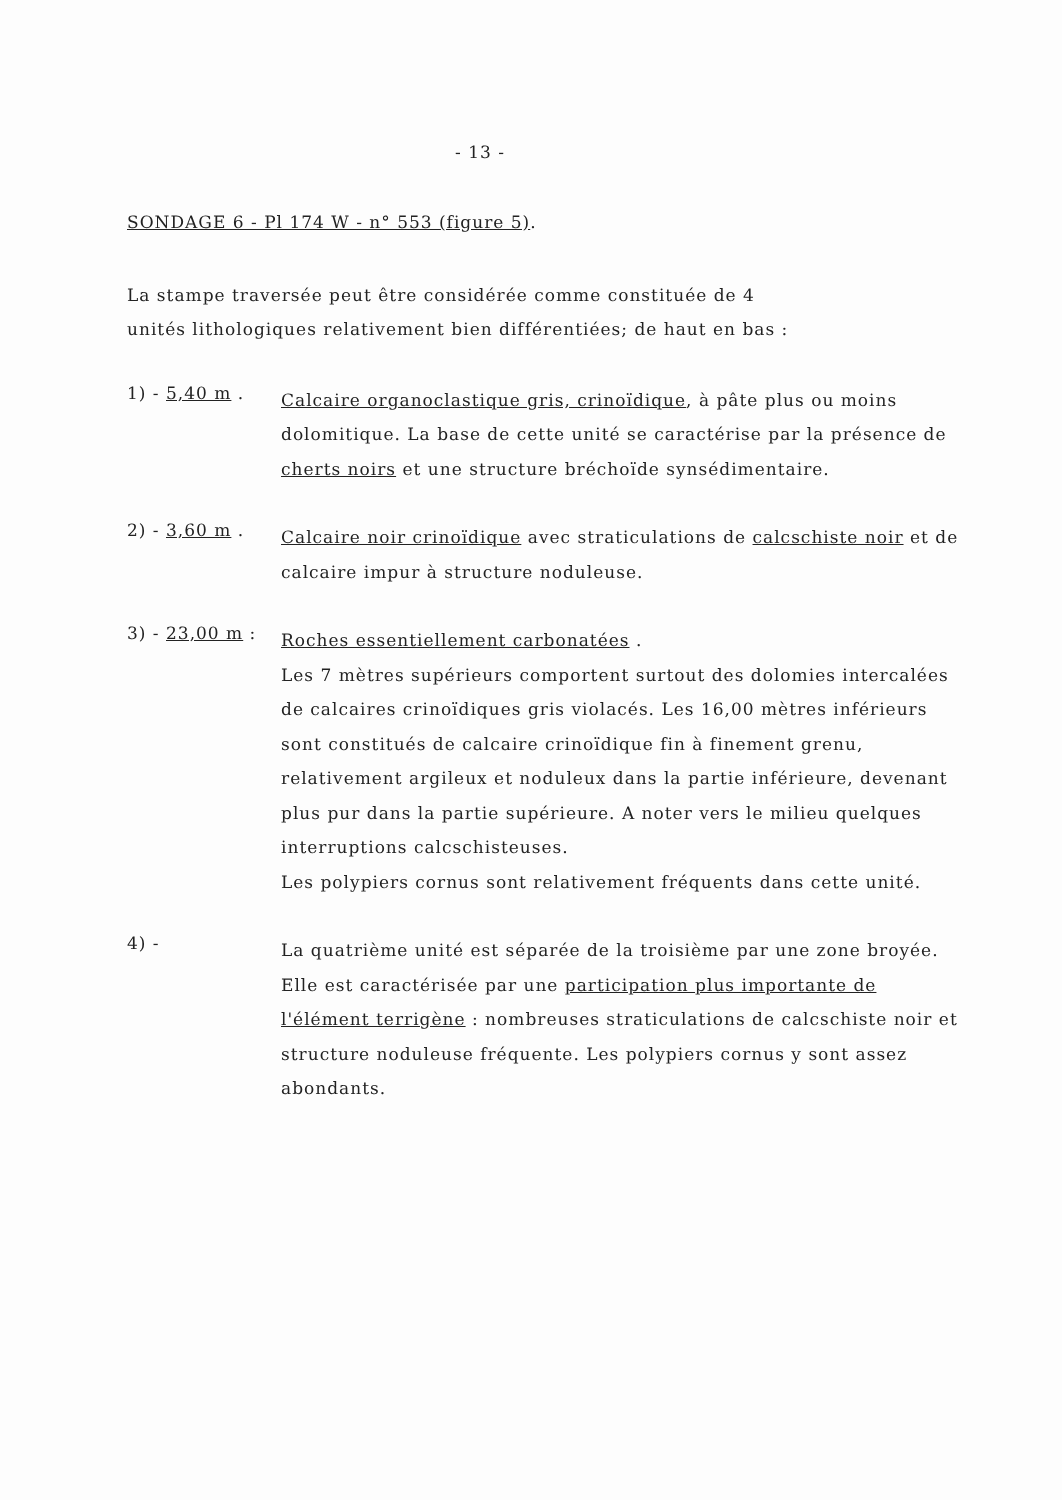- 13 -
SONDAGE 6 - Pl 174 W - n° 553 (figure 5).
La stampe traversée peut être considérée comme constituée de 4
unités lithologiques relativement bien différentiées; de haut en bas :
1) - 5,40 m .
Calcaire organoclastique gris, crinoïdique, à pâte plus ou moins dolomitique. La base de cette unité se caractérise par la présence de cherts noirs et une structure bréchoïde synsédimentaire.
2) - 3,60 m .
Calcaire noir crinoïdique avec straticulations de calcschiste noir et de calcaire impur à structure noduleuse.
3) - 23,00 m :
Roches essentiellement carbonatées .
Les 7 mètres supérieurs comportent surtout des dolomies intercalées de calcaires crinoïdiques gris violacés. Les 16,00 mètres inférieurs sont constitués de calcaire crinoïdique fin à finement grenu, relativement argileux et noduleux dans la partie inférieure, devenant plus pur dans la partie supérieure. A noter vers le milieu quelques interruptions calcschisteuses.
Les polypiers cornus sont relativement fréquents dans cette unité.
4) -
La quatrième unité est séparée de la troisième par une zone broyée. Elle est caractérisée par une participation plus importante de l'élément terrigène : nombreuses straticulations de calcschiste noir et structure noduleuse fréquente. Les polypiers cornus y sont assez abondants.